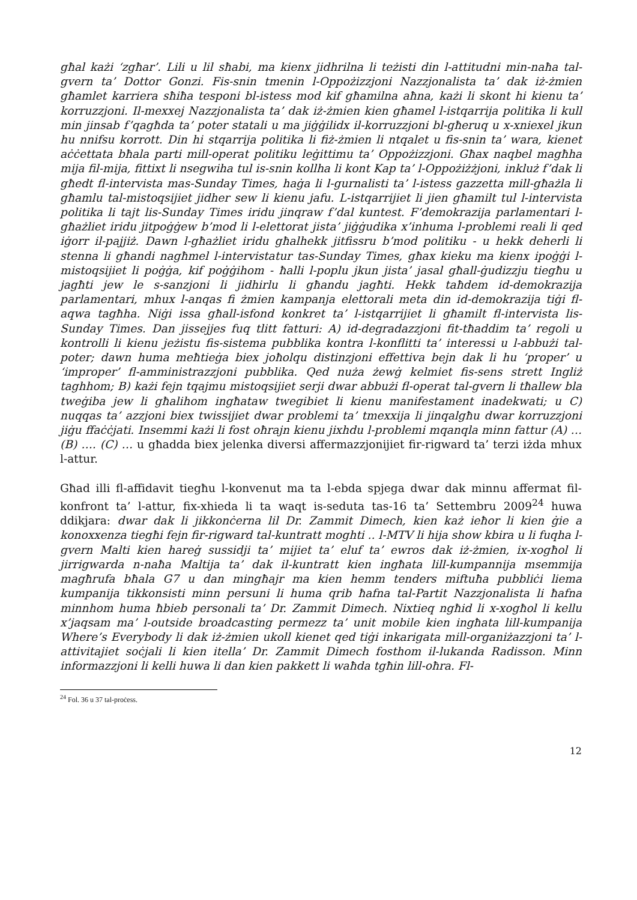għal każi ‘zgħar’. Lili u lil sħabi, ma kienx jidhrilna li teżisti din l-attitudni min-naħa tal-gvern ta’ Dottor Gonzi. Fis-snin tmenin l-Oppożizzjoni Nazzjonalista ta’ dak iż-żmien għamlet karriera sħiħa tesponi bl-istess mod kif għamilna aħna, każi li skont hi kienu ta’ korruzzjoni. Il-mexxej Nazzjonalista ta’ dak iż-żmien kien għamel l-istqarrija politika li kull min jinsab f’qagħda ta’ poter statali u ma jiġġilidx il-korruzzjoni bl-għeruq u x-xniexel jkun hu nnifsu korrott. Din hi stqarrija politika li fiż-żmien li ntqalet u fis-snin ta’ wara, kienet aċċettata bħala parti mill-operat politiku leġittimu ta’ Oppożizzjoni. Għax naqbel magħha mija fil-mija, fittixt li nsegwiha tul is-snin kollha li kont Kap ta’ l-Oppożiżżjoni, inkluż f’dak li għedt fl-intervista mas-Sunday Times, haġa li l-gurnalisti ta’ l-istess gazzetta mill-għażla li għamlu tal-mistoqsijiet jidher sew li kienu jafu. L-istqarrijiet li jien għamilt tul l-intervista politika li tajt lis-Sunday Times iridu jinqraw f’dal kuntest. F’demokrazija parlamentari l-għażliet iridu jitpoġġew b’mod li l-elettorat jista’ jiġġudika x’inhuma l-problemi reali li qed iġorr il-pajjiż. Dawn l-għażliet iridu għalhekk jitfissru b’mod politiku - u hekk deherli li stenna li għandi nagħmel l-intervistatur tas-Sunday Times, għax kieku ma kienx ipoġġi l-mistoqsijiet li poġġa, kif poġġihom - ħalli l-poplu jkun jista’ jasal għall-ġudizzju tiegħu u jagħti jew le s-sanzjoni li jidhirlu li għandu jagħti. Hekk taħdem id-demokrazija parlamentari, mhux l-anqas fi żmien kampanja elettorali meta din id-demokrazija tiġi fl-aqwa tagħha. Niġi issa għall-isfond konkret ta’ l-istqarrijiet li għamilt fl-intervista lis-Sunday Times. Dan jissejjes fuq tlitt fatturi: A) id-degradazzjoni fit-tħaddim ta’ regoli u kontrolli li kienu jeżistu fis-sistema pubblika kontra l-konflitti ta’ interessi u l-abbużi tal-poter; dawn huma meħtieġa biex joħolqu distinzjoni effettiva bejn dak li hu ‘proper’ u ‘improper’ fl-amministrazzjoni pubblika. Qed nuża żewġ kelmiet fis-sens strett Ingliż taghhom; B) każi fejn tqajmu mistoqsijiet serji dwar abbużi fl-operat tal-gvern li tħallew bla tweġiba jew li għalihom ingħataw twegibiet li kienu manifestament inadekwati; u C) nuqqas ta’ azzjoni biex twissijiet dwar problemi ta’ tmexxija li jinqalgħu dwar korruzzjoni jiġu ffaċċjati. Insemmi każi li fost oħrajn kienu jixhdu l-problemi mqanqla minn fattur (A) … (B) …. (C) … u għadda biex jelenka diversi affermazzjonijiet fir-rigward ta’ terzi iżda mhux l-attur.
Għad illi fl-affidavit tiegħu l-konvenut ma ta l-ebda spjega dwar dak minnu affermat fil-konfront ta’ l-attur, fix-xhieda li ta waqt is-seduta tas-16 ta’ Settembru 2009<sup>24</sup> huwa ddikjara: dwar dak li jikkonċerna lil Dr. Zammit Dimech, kien każ ieħor li kien ġie a konoxxenza tiegħi fejn fir-rigward tal-kuntratt moghti .. l-MTV li hija show kbira u li fuqha l-gvern Malti kien hareġ sussidji ta’ mijiet ta’ eluf ta’ ewros dak iż-żmien, ix-xogħol li jirrigwarda n-naħa Maltija ta’ dak il-kuntratt kien ingħata lill-kumpannija msemmija magħrufa bħala G7 u dan mingħajr ma kien hemm tenders miftuħa pubbliċi liema kumpanija tikkonsisti minn persuni li huma qrib ħafna tal-Partit Nazzjonalista li ħafna minnhom huma ħbieb personali ta’ Dr. Zammit Dimech. Nixtieq ngħid li x-xogħol li kellu x’jaqsam ma’ l-outside broadcasting permezz ta’ unit mobile kien ingħata lill-kumpanija Where’s Everybody li dak iż-żmien ukoll kienet qed tiġi inkarigata mill-organiżazzjoni ta’ l-attivitajiet soċjali li kien itella’ Dr. Zammit Dimech fosthom il-lukanda Radisson. Minn informazzjoni li kelli huwa li dan kien pakkett li waħda tgħin lill-oħra. Fl-
<sup>24</sup> Fol. 36 u 37 tal-proċess.
12